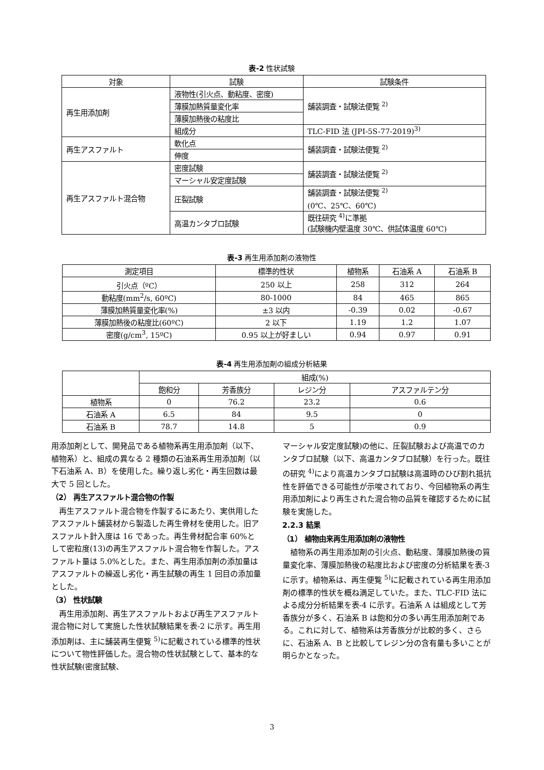表-2 性状試験
| 対象 | 試験 | 試験条件 |
| --- | --- | --- |
| 再生用添加剤 | 液物性(引火点、動粘度、密度) | 舗装調査・試験法便覧 <sup>2)</sup> |
| | 薄膜加熱質量変化率 | |
| | 薄膜加熱後の粘度比 | |
| | 組成分 | TLC-FID 法 (JPI-5S-77-2019)<sup>3)</sup> |
| 再生アスファルト | 軟化点 | 舗装調査・試験法便覧 <sup>2)</sup> |
| | 伸度 | |
| 再生アスファルト混合物 | 密度試験 | 舗装調査・試験法便覧 <sup>2)</sup> |
| | マーシャル安定度試験 | |
| | 圧裂試験 | 舗装調査・試験法便覧 <sup>2)</sup> (0℃、25℃、60℃) |
| | 高温カンタブロ試験 | 既往研究 <sup>4)</sup>に準拠 (試験機内壁温度 30℃、供試体温度 60℃) |
表-3 再生用添加剤の液物性
| 測定項目 | 標準的性状 | 植物系 | 石油系 A | 石油系 B |
| --- | --- | --- | --- | --- |
| 引火点（ºC） | 250 以上 | 258 | 312 | 264 |
| 動粘度(mm<sup>2</sup>/s, 60ºC) | 80-1000 | 84 | 465 | 865 |
| 薄膜加熱質量変化率(%) | ±3 以内 | -0.39 | 0.02 | -0.67 |
| 薄膜加熱後の粘度比(60ºC) | 2 以下 | 1.19 | 1.2 | 1.07 |
| 密度(g/cm<sup>3</sup>, 15ºC) | 0.95 以上が好ましい | 0.94 | 0.97 | 0.91 |
表-4 再生用添加剤の組成分析結果
| | 組成(%) | | | |
| --- | --- | --- | --- | --- |
| | 飽和分 | 芳香族分 | レジン分 | アスファルテン分 |
| 植物系 | 0 | 76.2 | 23.2 | 0.6 |
| 石油系 A | 6.5 | 84 | 9.5 | 0 |
| 石油系 B | 78.7 | 14.8 | 5 | 0.9 |
用添加剤として、開発品である植物系再生用添加剤（以下、植物系）と、組成の異なる 2 種類の石油系再生用添加剤（以下石油系 A、B）を使用した。繰り返し劣化・再生回数は最大で 5 回とした。
（2） 再生アスファルト混合物の作製
　再生アスファルト混合物を作製するにあたり、実供用したアスファルト舗装材から製造した再生骨材を使用した。旧アスファルト針入度は 16 であった。再生骨材配合率 60%として密粒度(13)の再生アスファルト混合物を作製した。アスファルト量は 5.0%とした。また、再生用添加剤の添加量はアスファルトの繰返し劣化・再生試験の再生 1 回目の添加量とした。
（3） 性状試験
　再生用添加剤、再生アスファルトおよび再生アスファルト混合物に対して実施した性状試験結果を表-2 に示す。再生用添加剤は、主に舗装再生便覧 <sup>5)</sup>に記載されている標準的性状について物性評価した。混合物の性状試験として、基本的な性状試験(密度試験、
マーシャル安定度試験)の他に、圧裂試験および高温でのカンタブロ試験（以下、高温カンタブロ試験）を行った。既往の研究 <sup>4)</sup>により高温カンタブロ試験は高温時のひび割れ抵抗性を評価できる可能性が示唆されており、今回植物系の再生用添加剤により再生された混合物の品質を確認するために試験を実施した。
2.2.3 結果
（1） 植物由来再生用添加剤の液物性
　植物系の再生用添加剤の引火点、動粘度、薄膜加熱後の質量変化率、薄膜加熱後の粘度比および密度の分析結果を表-3 に示す。植物系は、再生便覧 <sup>5)</sup>に記載されている再生用添加剤の標準的性状を概ね満足していた。また、TLC-FID 法による成分分析結果を表-4 に示す。石油系 A は組成として芳香族分が多く、石油系 B は飽和分の多い再生用添加剤である。これに対して、植物系は芳香族分が比較的多く、さらに、石油系 A、B と比較してレジン分の含有量も多いことが明らかとなった。
3